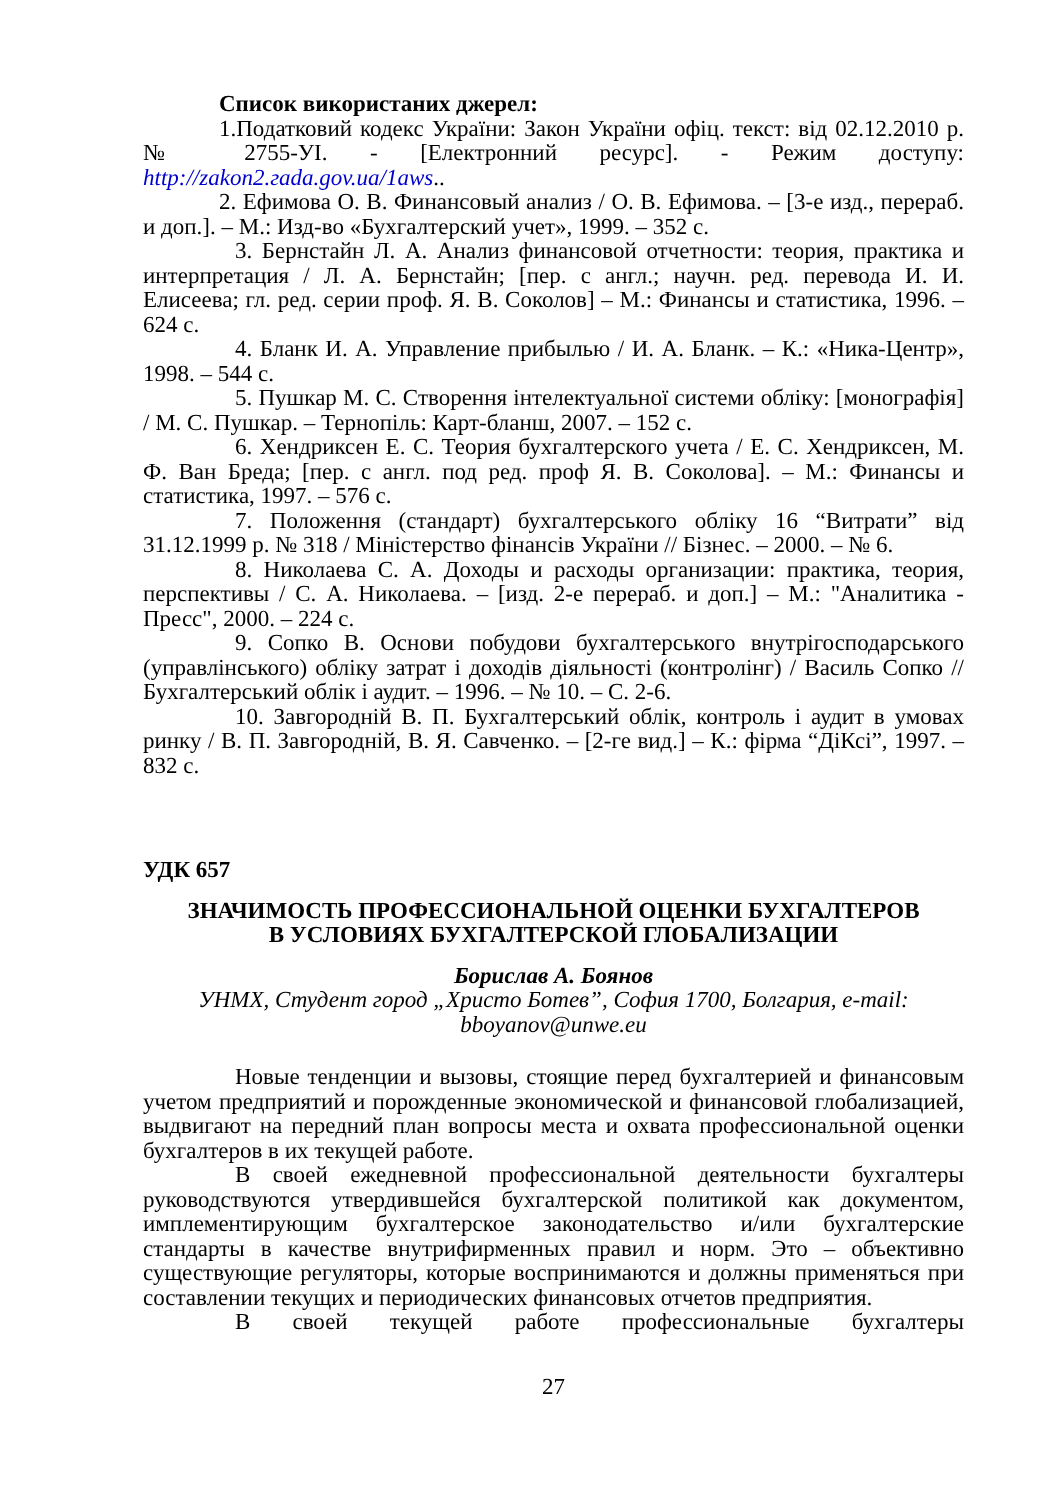Список використаних джерел:
1.Податковий кодекс України: Закон України офіц. текст: від 02.12.2010 р. № 2755-УІ. - [Електронний ресурс]. - Режим доступу: http://zakon2.гada.gov.ua/1aws..
2. Ефимова О. В. Финансовый анализ / О. В. Ефимова. – [3-е изд., перераб. и доп.]. – М.: Изд-во «Бухгалтерский учет», 1999. – 352 с.
3. Бернстайн Л. А. Анализ финансовой отчетности: теория, практика и интерпретация / Л. А. Бернстайн; [пер. с англ.; научн. ред. перевода И. И. Елисеева; гл. ред. серии проф. Я. В. Соколов] – М.: Финансы и статистика, 1996. – 624 с.
4. Бланк И. А. Управление прибылью / И. А. Бланк. – К.: «Ника-Центр», 1998. – 544 с.
5. Пушкар М. С. Створення інтелектуальної системи обліку: [монографія] / М. С. Пушкар. – Тернопіль: Карт-бланш, 2007. – 152 с.
6. Хендриксен Е. С. Теория бухгалтерского учета / Е. С. Хендриксен, М. Ф. Ван Бреда; [пер. с англ. под ред. проф Я. В. Соколова]. – М.: Финансы и статистика, 1997. – 576 с.
7. Положення (стандарт) бухгалтерського обліку 16 “Витрати” від 31.12.1999 р. № 318 / Міністерство фінансів України // Бізнес. – 2000. – № 6.
8. Николаева С. А. Доходы и расходы организации: практика, теория, перспективы / С. А. Николаева. – [изд. 2-е перераб. и доп.] – М.: "Аналитика - Пресс", 2000. – 224 с.
9. Сопко В. Основи побудови бухгалтерського внутрігосподарського (управлінського) обліку затрат і доходів діяльності (контролінг) / Василь Сопко // Бухгалтерський облік і аудит. – 1996. – № 10. – С. 2-6.
10. Завгородній В. П. Бухгалтерський облік, контроль і аудит в умовах ринку / В. П. Завгородній, В. Я. Савченко. – [2-ге вид.] – К.: фірма “ДіКсі”, 1997. – 832 с.
УДК 657
ЗНАЧИМОСТЬ ПРОФЕССИОНАЛЬНОЙ ОЦЕНКИ БУХГАЛТЕРОВ
В УСЛОВИЯХ БУХГАЛТЕРСКОЙ ГЛОБАЛИЗАЦИИ
Борислав А. Боянов
УНМХ, Студент город „Христо Ботев”, София 1700, Болгария, e-mail: bboyanov@unwe.eu
Новые тенденции и вызовы, стоящие перед бухгалтерией и финансовым учетом предприятий и порожденные экономической и финансовой глобализацией, выдвигают на передний план вопросы места и охвата профессиональной оценки бухгалтеров в их текущей работе.
В своей ежедневной профессиональной деятельности бухгалтеры руководствуются утвердившейся бухгалтерской политикой как документом, имплементирующим бухгалтерское законодательство и/или бухгалтерские стандарты в качестве внутрифирменных правил и норм. Это – объективно существующие регуляторы, которые воспринимаются и должны применяться при составлении текущих и периодических финансовых отчетов предприятия.
В своей текущей работе профессиональные бухгалтеры
27